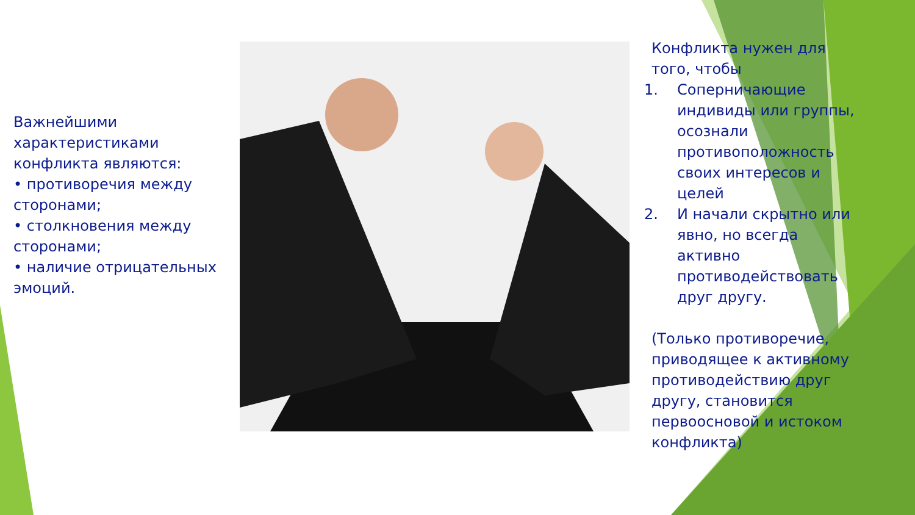Важнейшими характеристиками конфликта являются:
• противоречия между сторонами;
• столкновения между сторонами;
• наличие отрицательных эмоций.
Конфликта нужен для того, чтобы
1. Соперничающие индивиды или группы, осознали противоположность своих интересов и целей
2. И начали скрытно или явно, но всегда активно противодействовать друг другу.
(Только противоречие, приводящее к активному противодействию друг другу, становится первоосновой и истоком конфликта)